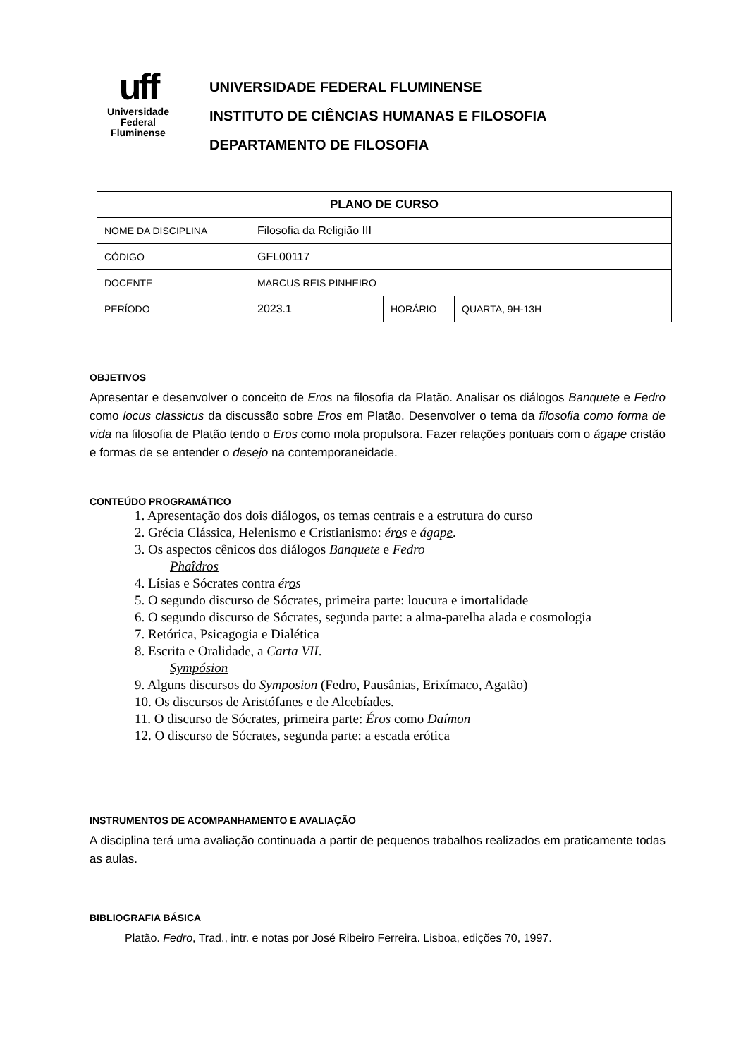uff
Universidade
Federal
Fluminense
UNIVERSIDADE FEDERAL FLUMINENSE
INSTITUTO DE CIÊNCIAS HUMANAS E FILOSOFIA
DEPARTAMENTO DE FILOSOFIA
| PLANO DE CURSO | | | |
| --- | --- | --- | --- |
| NOME DA DISCIPLINA | Filosofia da Religião III | | |
| CÓDIGO | GFL00117 | | |
| DOCENTE | MARCUS REIS PINHEIRO | | |
| PERÍODO | 2023.1 | HORÁRIO | QUARTA, 9H-13H |
OBJETIVOS
Apresentar e desenvolver o conceito de Eros na filosofia da Platão. Analisar os diálogos Banquete e Fedro como locus classicus da discussão sobre Eros em Platão. Desenvolver o tema da filosofia como forma de vida na filosofia de Platão tendo o Eros como mola propulsora. Fazer relações pontuais com o ágape cristão e formas de se entender o desejo na contemporaneidade.
CONTEÚDO PROGRAMÁTICO
1. Apresentação dos dois diálogos, os temas centrais e a estrutura do curso
2. Grécia Clássica, Helenismo e Cristianismo: éros e ágape.
3. Os aspectos cênicos dos diálogos Banquete e Fedro
Phaîdros
4. Lísias e Sócrates contra éros
5. O segundo discurso de Sócrates, primeira parte: loucura e imortalidade
6. O segundo discurso de Sócrates, segunda parte: a alma-parelha alada e cosmologia
7. Retórica, Psicagogia e Dialética
8. Escrita e Oralidade, a Carta VII.
Sympósion
9. Alguns discursos do Symposion (Fedro, Pausânias, Erixímaco, Agatão)
10. Os discursos de Aristófanes e de Alcebíades.
11. O discurso de Sócrates, primeira parte: Éros como Daímon
12. O discurso de Sócrates, segunda parte: a escada erótica
INSTRUMENTOS DE ACOMPANHAMENTO E AVALIAÇÃO
A disciplina terá uma avaliação continuada a partir de pequenos trabalhos realizados em praticamente todas as aulas.
BIBLIOGRAFIA BÁSICA
Platão. Fedro, Trad., intr. e notas por José Ribeiro Ferreira. Lisboa, edições 70, 1997.